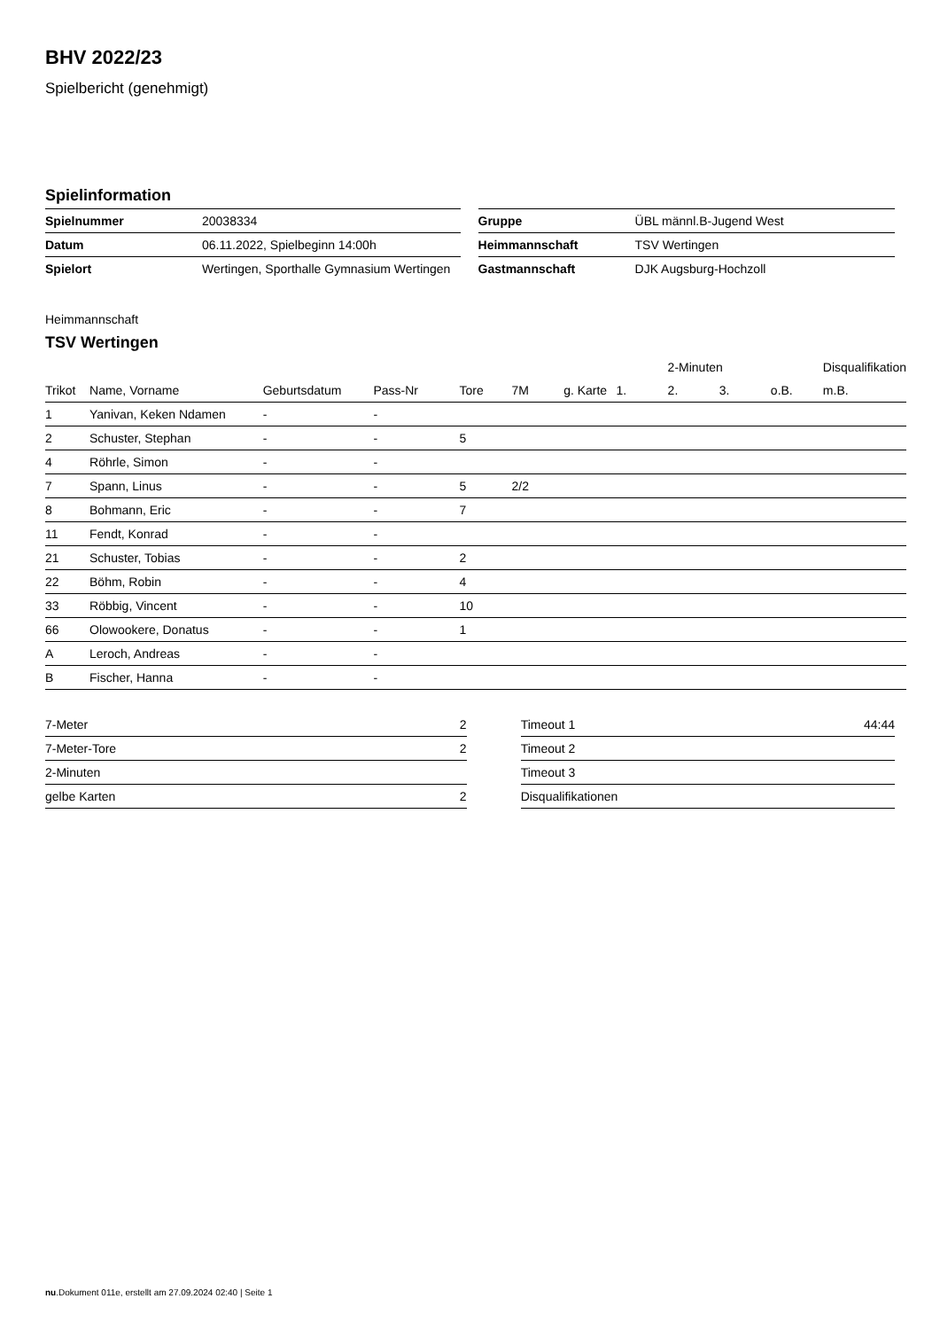BHV 2022/23
Spielbericht (genehmigt)
Spielinformation
| Spielnummer | 20038334 |
| Datum | 06.11.2022, Spielbeginn 14:00h |
| Spielort | Wertingen, Sporthalle Gymnasium Wertingen |
| Gruppe | ÜBL männl.B-Jugend West |
| Heimmannschaft | TSV Wertingen |
| Gastmannschaft | DJK Augsburg-Hochzoll |
Heimmannschaft
TSV Wertingen
| | | | | | | | | 2-Minuten | | | Disqualifikation |
| Trikot | Name, Vorname | Geburtsdatum | Pass-Nr | Tore | 7M | g. Karte | 1. | 2. | 3. | o.B. | m.B. |
| 1 | Yanivan, Keken Ndamen | - | - | | | | | | | | |
| 2 | Schuster, Stephan | - | - | 5 | | | | | | | |
| 4 | Röhrle, Simon | - | - | | | | | | | | |
| 7 | Spann, Linus | - | - | 5 | 2/2 | | | | | | |
| 8 | Bohmann, Eric | - | - | 7 | | | | | | | |
| 11 | Fendt, Konrad | - | - | | | | | | | | |
| 21 | Schuster, Tobias | - | - | 2 | | | | | | | |
| 22 | Böhm, Robin | - | - | 4 | | | | | | | |
| 33 | Röbbig, Vincent | - | - | 10 | | | | | | | |
| 66 | Olowookere, Donatus | - | - | 1 | | | | | | | |
| A | Leroch, Andreas | - | - | | | | | | | | |
| B | Fischer, Hanna | - | - | | | | | | | | |
| 7-Meter | 2 |
| 7-Meter-Tore | 2 |
| 2-Minuten | |
| gelbe Karten | 2 |
| Timeout 1 | 44:44 |
| Timeout 2 | |
| Timeout 3 | |
| Disqualifikationen | |
nu.Dokument 011e, erstellt am 27.09.2024 02:40 | Seite 1